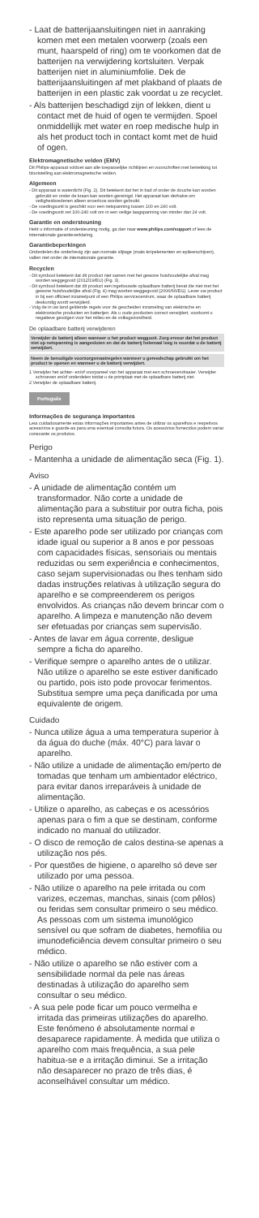- Laat de batterijaansluitingen niet in aanraking komen met een metalen voorwerp (zoals een munt, haarspeld of ring) om te voorkomen dat de batterijen na verwijdering kortsluiten. Verpak batterijen niet in aluminiumfolie. Dek de batterijaansluitingen af met plakband of plaats de batterijen in een plastic zak voordat u ze recyclet.
- Als batterijen beschadigd zijn of lekken, dient u contact met de huid of ogen te vermijden. Spoel onmiddellijk met water en roep medische hulp in als het product toch in contact komt met de huid of ogen.
Elektromagnetische velden (EMV)
Dit Philips-apparaat voldoet aan alle toepasselijke richtlijnen en voorschriften met betrekking tot blootstelling aan elektromagnetische velden.
Algemeen
- Dit apparaat is waterdicht (Fig. 2). Dit betekent dat het in bad of onder de douche kan worden gebruikt en onder de kraan kan worden gereinigd. Het apparaat kan derhalve om veiligheidsredenen alleen snoerloos worden gebruikt.
- De voedingsunit is geschikt voor een netspanning tussen 100 en 240 volt.
- De voedingsunit zet 100-240 volt om in een veilige laagspanning van minder dan 24 volt.
Garantie en ondersteuning
Hebt u informatie of ondersteuning nodig, ga dan naar www.philips.com/support of lees de internationale garantieverklaring.
Garantiebeperkingen
Onderdelen die onderhevig zijn aan normale slijtage (zoals knipelementen en epileerschijven), vallen niet onder de internationale garantie.
Recyclen
- Dit symbool betekent dat dit product niet samen met het gewone huishoudelijke afval mag worden weggegooid (2012/19/EU) (Fig. 3).
- Dit symbool betekent dat dit product een ingebouwde oplaadbare batterij bevat die niet met het gewone huishoudelijke afval (Fig. 4) mag worden weggegooid (2006/66/EG). Lever uw product in bij een officieel inzamelpunt of een Philips servicecentrum, waar de oplaadbare batterij deskundig wordt verwijderd.
- Volg de in uw land geldende regels voor de gescheiden inzameling van elektrische en elektronische producten en batterijen. Als u oude producten correct verwijdert, voorkomt u negatieve gevolgen voor het milieu en de volksgezondheid.
De oplaadbare batterij verwijderen
Verwijder de batterij alleen wanneer u het product weggooit. Zorg ervoor dat het product niet op netspanning is aangesloten en dat de batterij helemaal leeg is voordat u de batterij verwijdert.
Neem de benodigde voorzorgsmaatregelen wanneer u gereedschap gebruikt om het product te openen en wanneer u de batterij verwijdert.
1 Verwijder het achter- en/of voorpaneel van het apparaat met een schroevendraaier. Verwijder schroeven en/of onderdelen totdat u de printplaat met de oplaadbare batterij ziet.
2 Verwijder de oplaadbare batterij.
Português
Informações de segurança importantes
Leia cuidadosamente estas informações importantes antes de utilizar os aparelhos e respetivos acessórios e guarde-as para uma eventual consulta futura. Os acessórios fornecidos podem variar consoante os produtos.
Perigo
- Mantenha a unidade de alimentação seca (Fig. 1).
Aviso
- A unidade de alimentação contém um transformador. Não corte a unidade de alimentação para a substituir por outra ficha, pois isto representa uma situação de perigo.
- Este aparelho pode ser utilizado por crianças com idade igual ou superior a 8 anos e por pessoas com capacidades físicas, sensoriais ou mentais reduzidas ou sem experiência e conhecimentos, caso sejam supervisionadas ou lhes tenham sido dadas instruções relativas à utilização segura do aparelho e se compreenderem os perigos envolvidos. As crianças não devem brincar com o aparelho. A limpeza e manutenção não devem ser efetuadas por crianças sem supervisão.
- Antes de lavar em água corrente, desligue sempre a ficha do aparelho.
- Verifique sempre o aparelho antes de o utilizar. Não utilize o aparelho se este estiver danificado ou partido, pois isto pode provocar ferimentos. Substitua sempre uma peça danificada por uma equivalente de origem.
Cuidado
- Nunca utilize água a uma temperatura superior à da água do duche (máx. 40°C) para lavar o aparelho.
- Não utilize a unidade de alimentação em/perto de tomadas que tenham um ambientador eléctrico, para evitar danos irreparáveis à unidade de alimentação.
- Utilize o aparelho, as cabeças e os acessórios apenas para o fim a que se destinam, conforme indicado no manual do utilizador.
- O disco de remoção de calos destina-se apenas a utilização nos pés.
- Por questões de higiene, o aparelho só deve ser utilizado por uma pessoa.
- Não utilize o aparelho na pele irritada ou com varizes, eczemas, manchas, sinais (com pêlos) ou feridas sem consultar primeiro o seu médico. As pessoas com um sistema imunológico sensível ou que sofram de diabetes, hemofilia ou imunodeficiência devem consultar primeiro o seu médico.
- Não utilize o aparelho se não estiver com a sensibilidade normal da pele nas áreas destinadas à utilização do aparelho sem consultar o seu médico.
- A sua pele pode ficar um pouco vermelha e irritada das primeiras utilizações do aparelho. Este fenómeno é absolutamente normal e desaparece rapidamente. À medida que utiliza o aparelho com mais frequência, a sua pele habitua-se e a irritação diminui. Se a irritação não desaparecer no prazo de três dias, é aconselhável consultar um médico.